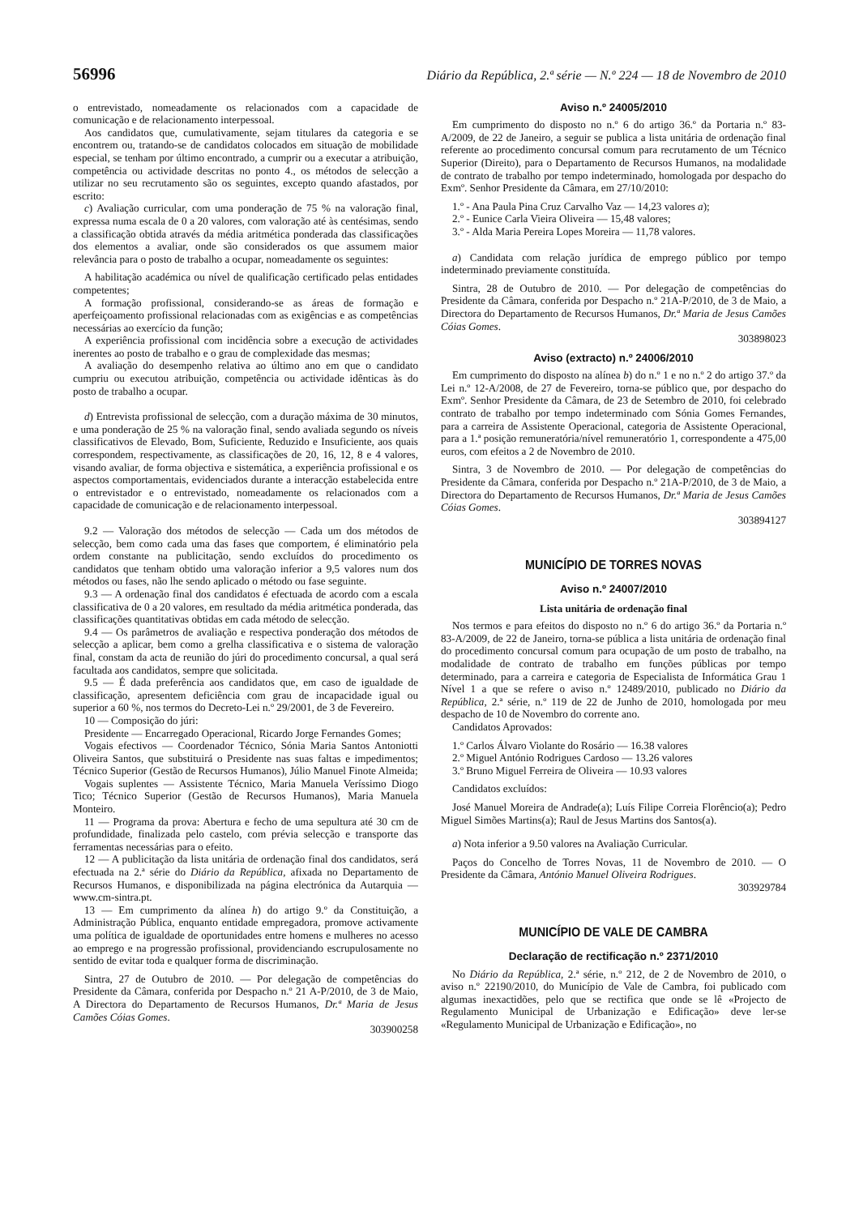56996 Diário da República, 2.ª série — N.º 224 — 18 de Novembro de 2010
o entrevistado, nomeadamente os relacionados com a capacidade de comunicação e de relacionamento interpessoal.
Aos candidatos que, cumulativamente, sejam titulares da categoria e se encontrem ou, tratando-se de candidatos colocados em situação de mobilidade especial, se tenham por último encontrado, a cumprir ou a executar a atribuição, competência ou actividade descritas no ponto 4., os métodos de selecção a utilizar no seu recrutamento são os seguintes, excepto quando afastados, por escrito:
c) Avaliação curricular, com uma ponderação de 75 % na valoração final, expressa numa escala de 0 a 20 valores, com valoração até às centésimas, sendo a classificação obtida através da média aritmética ponderada das classificações dos elementos a avaliar, onde são considerados os que assumem maior relevância para o posto de trabalho a ocupar, nomeadamente os seguintes:
A habilitação académica ou nível de qualificação certificado pelas entidades competentes;
A formação profissional, considerando-se as áreas de formação e aperfeiçoamento profissional relacionadas com as exigências e as competências necessárias ao exercício da função;
A experiência profissional com incidência sobre a execução de actividades inerentes ao posto de trabalho e o grau de complexidade das mesmas;
A avaliação do desempenho relativa ao último ano em que o candidato cumpriu ou executou atribuição, competência ou actividade idênticas às do posto de trabalho a ocupar.
d) Entrevista profissional de selecção, com a duração máxima de 30 minutos, e uma ponderação de 25 % na valoração final, sendo avaliada segundo os níveis classificativos de Elevado, Bom, Suficiente, Reduzido e Insuficiente, aos quais correspondem, respectivamente, as classificações de 20, 16, 12, 8 e 4 valores, visando avaliar, de forma objectiva e sistemática, a experiência profissional e os aspectos comportamentais, evidenciados durante a interacção estabelecida entre o entrevistador e o entrevistado, nomeadamente os relacionados com a capacidade de comunicação e de relacionamento interpessoal.
9.2 — Valoração dos métodos de selecção — Cada um dos métodos de selecção, bem como cada uma das fases que comportem, é eliminatório pela ordem constante na publicitação, sendo excluídos do procedimento os candidatos que tenham obtido uma valoração inferior a 9,5 valores num dos métodos ou fases, não lhe sendo aplicado o método ou fase seguinte.
9.3 — A ordenação final dos candidatos é efectuada de acordo com a escala classificativa de 0 a 20 valores, em resultado da média aritmética ponderada, das classificações quantitativas obtidas em cada método de selecção.
9.4 — Os parâmetros de avaliação e respectiva ponderação dos métodos de selecção a aplicar, bem como a grelha classificativa e o sistema de valoração final, constam da acta de reunião do júri do procedimento concursal, a qual será facultada aos candidatos, sempre que solicitada.
9.5 — É dada preferência aos candidatos que, em caso de igualdade de classificação, apresentem deficiência com grau de incapacidade igual ou superior a 60 %, nos termos do Decreto-Lei n.º 29/2001, de 3 de Fevereiro.
10 — Composição do júri:
Presidente — Encarregado Operacional, Ricardo Jorge Fernandes Gomes;
Vogais efectivos — Coordenador Técnico, Sónia Maria Santos Antoniotti Oliveira Santos, que substituirá o Presidente nas suas faltas e impedimentos; Técnico Superior (Gestão de Recursos Humanos), Júlio Manuel Finote Almeida;
Vogais suplentes — Assistente Técnico, Maria Manuela Veríssimo Diogo Tico; Técnico Superior (Gestão de Recursos Humanos), Maria Manuela Monteiro.
11 — Programa da prova: Abertura e fecho de uma sepultura até 30 cm de profundidade, finalizada pelo castelo, com prévia selecção e transporte das ferramentas necessárias para o efeito.
12 — A publicitação da lista unitária de ordenação final dos candidatos, será efectuada na 2.ª série do Diário da República, afixada no Departamento de Recursos Humanos, e disponibilizada na página electrónica da Autarquia — www.cm-sintra.pt.
13 — Em cumprimento da alínea h) do artigo 9.º da Constituição, a Administração Pública, enquanto entidade empregadora, promove activamente uma política de igualdade de oportunidades entre homens e mulheres no acesso ao emprego e na progressão profissional, providenciando escrupulosamente no sentido de evitar toda e qualquer forma de discriminação.
Sintra, 27 de Outubro de 2010. — Por delegação de competências do Presidente da Câmara, conferida por Despacho n.º 21 A-P/2010, de 3 de Maio, A Directora do Departamento de Recursos Humanos, Dr.ª Maria de Jesus Camões Cóias Gomes.
303900258
Aviso n.º 24005/2010
Em cumprimento do disposto no n.º 6 do artigo 36.º da Portaria n.º 83-A/2009, de 22 de Janeiro, a seguir se publica a lista unitária de ordenação final referente ao procedimento concursal comum para recrutamento de um Técnico Superior (Direito), para o Departamento de Recursos Humanos, na modalidade de contrato de trabalho por tempo indeterminado, homologada por despacho do Exmº. Senhor Presidente da Câmara, em 27/10/2010:
1.º - Ana Paula Pina Cruz Carvalho Vaz — 14,23 valores a);
2.º - Eunice Carla Vieira Oliveira — 15,48 valores;
3.º - Alda Maria Pereira Lopes Moreira — 11,78 valores.
a) Candidata com relação jurídica de emprego público por tempo indeterminado previamente constituída.
Sintra, 28 de Outubro de 2010. — Por delegação de competências do Presidente da Câmara, conferida por Despacho n.º 21A-P/2010, de 3 de Maio, a Directora do Departamento de Recursos Humanos, Dr.ª Maria de Jesus Camões Cóias Gomes.
303898023
Aviso (extracto) n.º 24006/2010
Em cumprimento do disposto na alínea b) do n.º 1 e no n.º 2 do artigo 37.º da Lei n.º 12-A/2008, de 27 de Fevereiro, torna-se público que, por despacho do Exmº. Senhor Presidente da Câmara, de 23 de Setembro de 2010, foi celebrado contrato de trabalho por tempo indeterminado com Sónia Gomes Fernandes, para a carreira de Assistente Operacional, categoria de Assistente Operacional, para a 1.ª posição remuneratória/nível remuneratório 1, correspondente a 475,00 euros, com efeitos a 2 de Novembro de 2010.
Sintra, 3 de Novembro de 2010. — Por delegação de competências do Presidente da Câmara, conferida por Despacho n.º 21A-P/2010, de 3 de Maio, a Directora do Departamento de Recursos Humanos, Dr.ª Maria de Jesus Camões Cóias Gomes.
303894127
MUNICÍPIO DE TORRES NOVAS
Aviso n.º 24007/2010
Lista unitária de ordenação final
Nos termos e para efeitos do disposto no n.º 6 do artigo 36.º da Portaria n.º 83-A/2009, de 22 de Janeiro, torna-se pública a lista unitária de ordenação final do procedimento concursal comum para ocupação de um posto de trabalho, na modalidade de contrato de trabalho em funções públicas por tempo determinado, para a carreira e categoria de Especialista de Informática Grau 1 Nível 1 a que se refere o aviso n.º 12489/2010, publicado no Diário da República, 2.ª série, n.º 119 de 22 de Junho de 2010, homologada por meu despacho de 10 de Novembro do corrente ano.
Candidatos Aprovados:
1.º Carlos Álvaro Violante do Rosário — 16.38 valores
2.º Miguel António Rodrigues Cardoso — 13.26 valores
3.º Bruno Miguel Ferreira de Oliveira — 10.93 valores
Candidatos excluídos:
José Manuel Moreira de Andrade(a); Luís Filipe Correia Florêncio(a); Pedro Miguel Simões Martins(a); Raul de Jesus Martins dos Santos(a).
a) Nota inferior a 9.50 valores na Avaliação Curricular.
Paços do Concelho de Torres Novas, 11 de Novembro de 2010. — O Presidente da Câmara, António Manuel Oliveira Rodrigues.
303929784
MUNICÍPIO DE VALE DE CAMBRA
Declaração de rectificação n.º 2371/2010
No Diário da República, 2.ª série, n.º 212, de 2 de Novembro de 2010, o aviso n.º 22190/2010, do Município de Vale de Cambra, foi publicado com algumas inexactidões, pelo que se rectifica que onde se lê «Projecto de Regulamento Municipal de Urbanização e Edificação» deve ler-se «Regulamento Municipal de Urbanização e Edificação», no